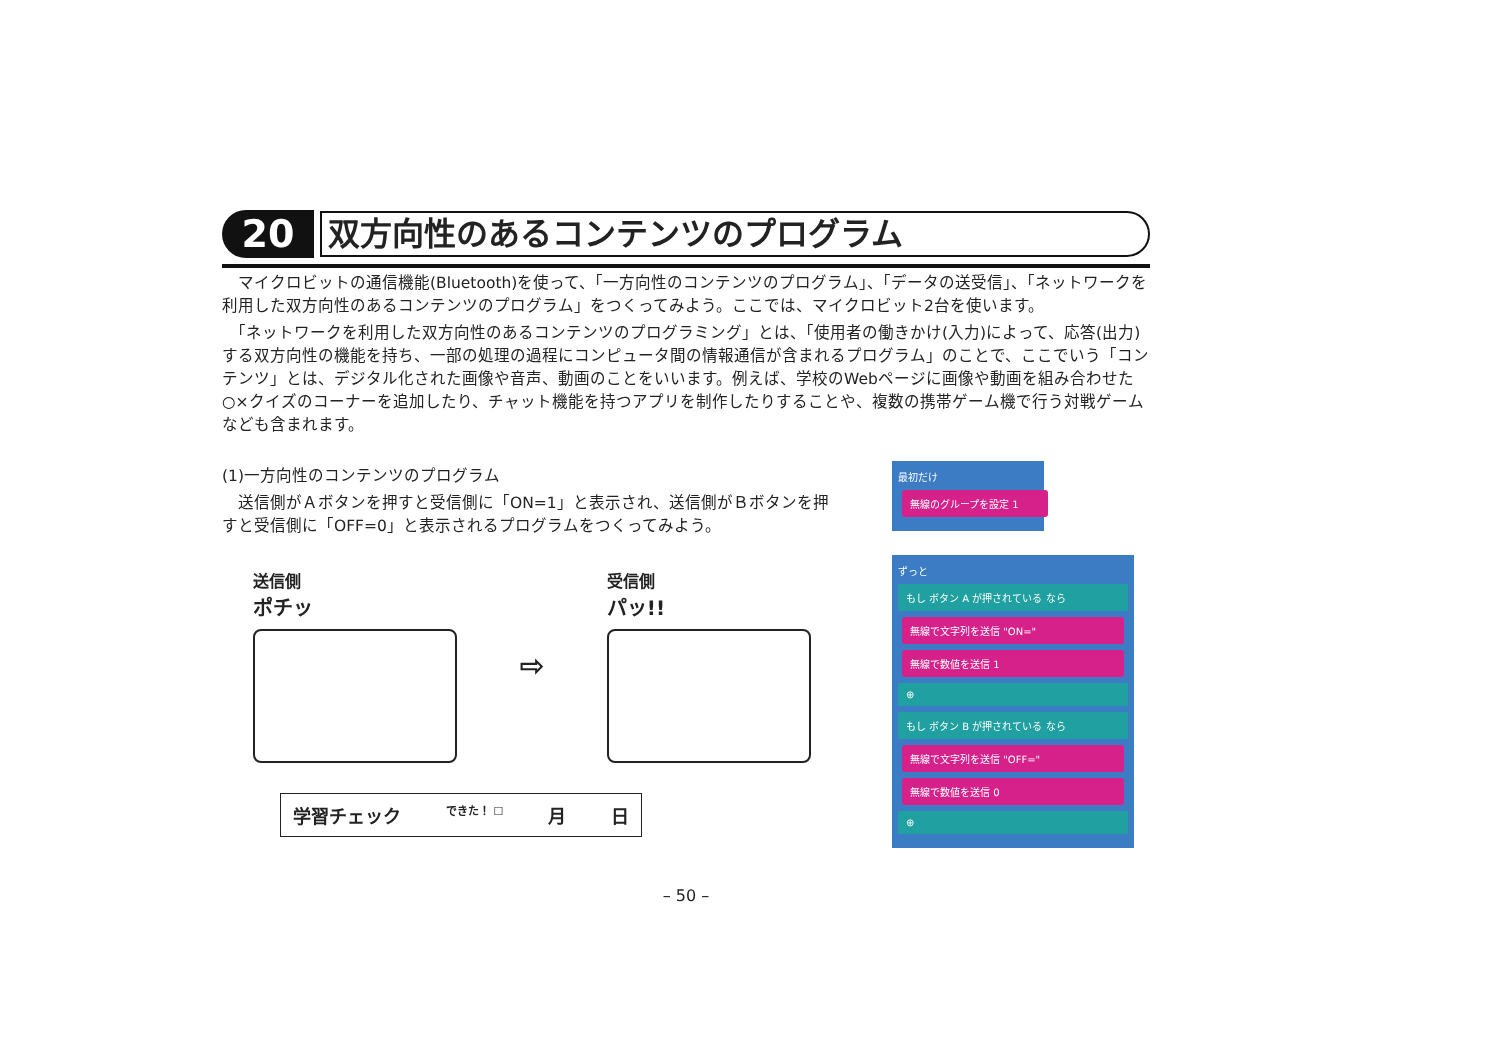20
双方向性のあるコンテンツのプログラム
　マイクロビットの通信機能(Bluetooth)を使って、「一方向性のコンテンツのプログラム」、「データの送受信」、「ネットワークを利用した双方向性のあるコンテンツのプログラム」をつくってみよう。ここでは、マイクロビット2台を使います。
　「ネットワークを利用した双方向性のあるコンテンツのプログラミング」とは、「使用者の働きかけ(入力)によって、応答(出力)する双方向性の機能を持ち、一部の処理の過程にコンピュータ間の情報通信が含まれるプログラム」のことで、ここでいう「コンテンツ」とは、デジタル化された画像や音声、動画のことをいいます。例えば、学校のWebページに画像や動画を組み合わせた○×クイズのコーナーを追加したり、チャット機能を持つアプリを制作したりすることや、複数の携帯ゲーム機で行う対戦ゲームなども含まれます。
(1)一方向性のコンテンツのプログラム
　送信側がＡボタンを押すと受信側に「ON=1」と表示され、送信側がＢボタンを押すと受信側に「OFF=0」と表示されるプログラムをつくってみよう。
送信側
ポチッ
⇨
受信側
パッ!!
学習チェック できた！ ☐ 月 日
最初だけ
無線のグループを設定 1
ずっと
もし ボタン A が押されている なら
無線で文字列を送信 "ON="
無線で数値を送信 1
⊕
もし ボタン B が押されている なら
無線で文字列を送信 "OFF="
無線で数値を送信 0
⊕
– 50 –